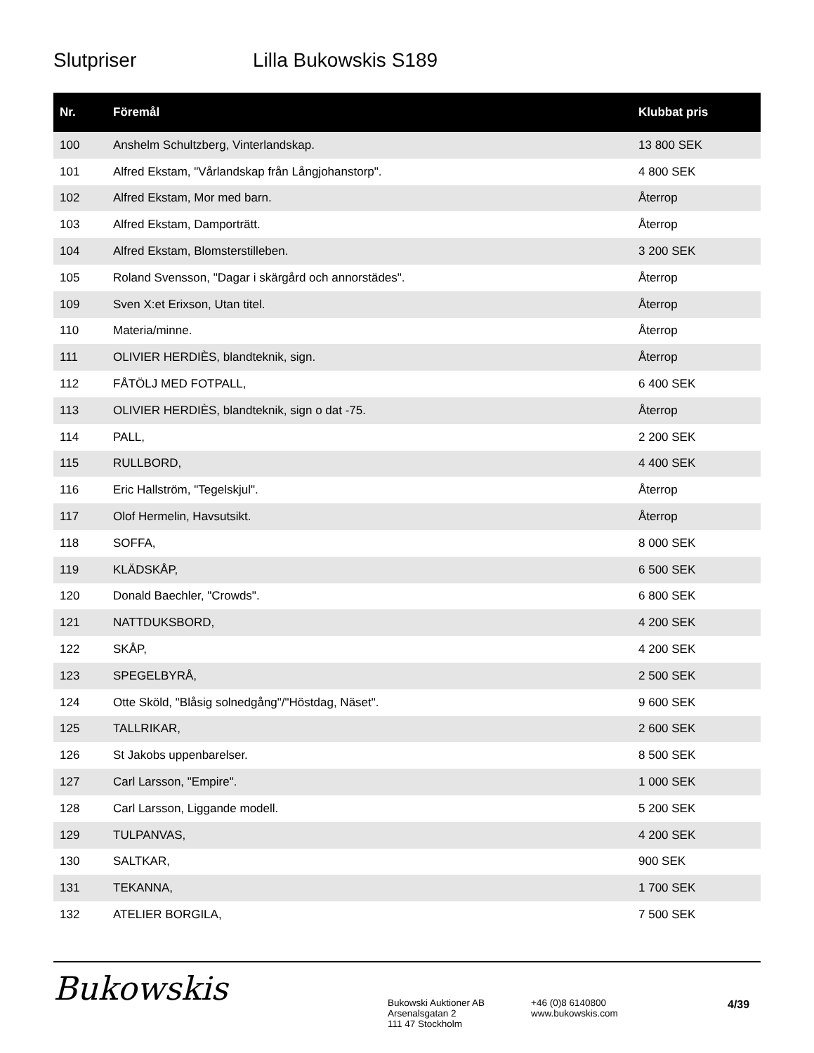Slutpriser Lilla Bukowskis S189
| Nr. | Föremål | Klubbat pris |
| --- | --- | --- |
| 100 | Anshelm Schultzberg, Vinterlandskap. | 13 800 SEK |
| 101 | Alfred Ekstam, "Vårlandskap från Långjohanstorp". | 4 800 SEK |
| 102 | Alfred Ekstam, Mor med barn. | Återrop |
| 103 | Alfred Ekstam, Damporträtt. | Återrop |
| 104 | Alfred Ekstam, Blomsterstilleben. | 3 200 SEK |
| 105 | Roland Svensson, "Dagar i skärgård och annorstädes". | Återrop |
| 109 | Sven X:et Erixson, Utan titel. | Återrop |
| 110 | Materia/minne. | Återrop |
| 111 | OLIVIER HERDIÈS, blandteknik, sign. | Återrop |
| 112 | FÅTÖLJ MED FOTPALL, | 6 400 SEK |
| 113 | OLIVIER HERDIÈS, blandteknik, sign o dat -75. | Återrop |
| 114 | PALL, | 2 200 SEK |
| 115 | RULLBORD, | 4 400 SEK |
| 116 | Eric Hallström, "Tegelskjul". | Återrop |
| 117 | Olof Hermelin, Havsutsikt. | Återrop |
| 118 | SOFFA, | 8 000 SEK |
| 119 | KLÄDSKÅP, | 6 500 SEK |
| 120 | Donald Baechler, "Crowds". | 6 800 SEK |
| 121 | NATTDUKSBORD, | 4 200 SEK |
| 122 | SKÅP, | 4 200 SEK |
| 123 | SPEGELBYRÅ, | 2 500 SEK |
| 124 | Otte Sköld, "Blåsig solnedgång"/"Höstdag, Näset". | 9 600 SEK |
| 125 | TALLRIKAR, | 2 600 SEK |
| 126 | St Jakobs uppenbarelser. | 8 500 SEK |
| 127 | Carl Larsson, "Empire". | 1 000 SEK |
| 128 | Carl Larsson, Liggande modell. | 5 200 SEK |
| 129 | TULPANVAS, | 4 200 SEK |
| 130 | SALTKAR, | 900 SEK |
| 131 | TEKANNA, | 1 700 SEK |
| 132 | ATELIER BORGILA, | 7 500 SEK |
Bukowskis
Bukowski Auktioner AB
Arsenalsgatan 2
111 47 Stockholm
+46 (0)8 6140800
www.bukowskis.com
4/39